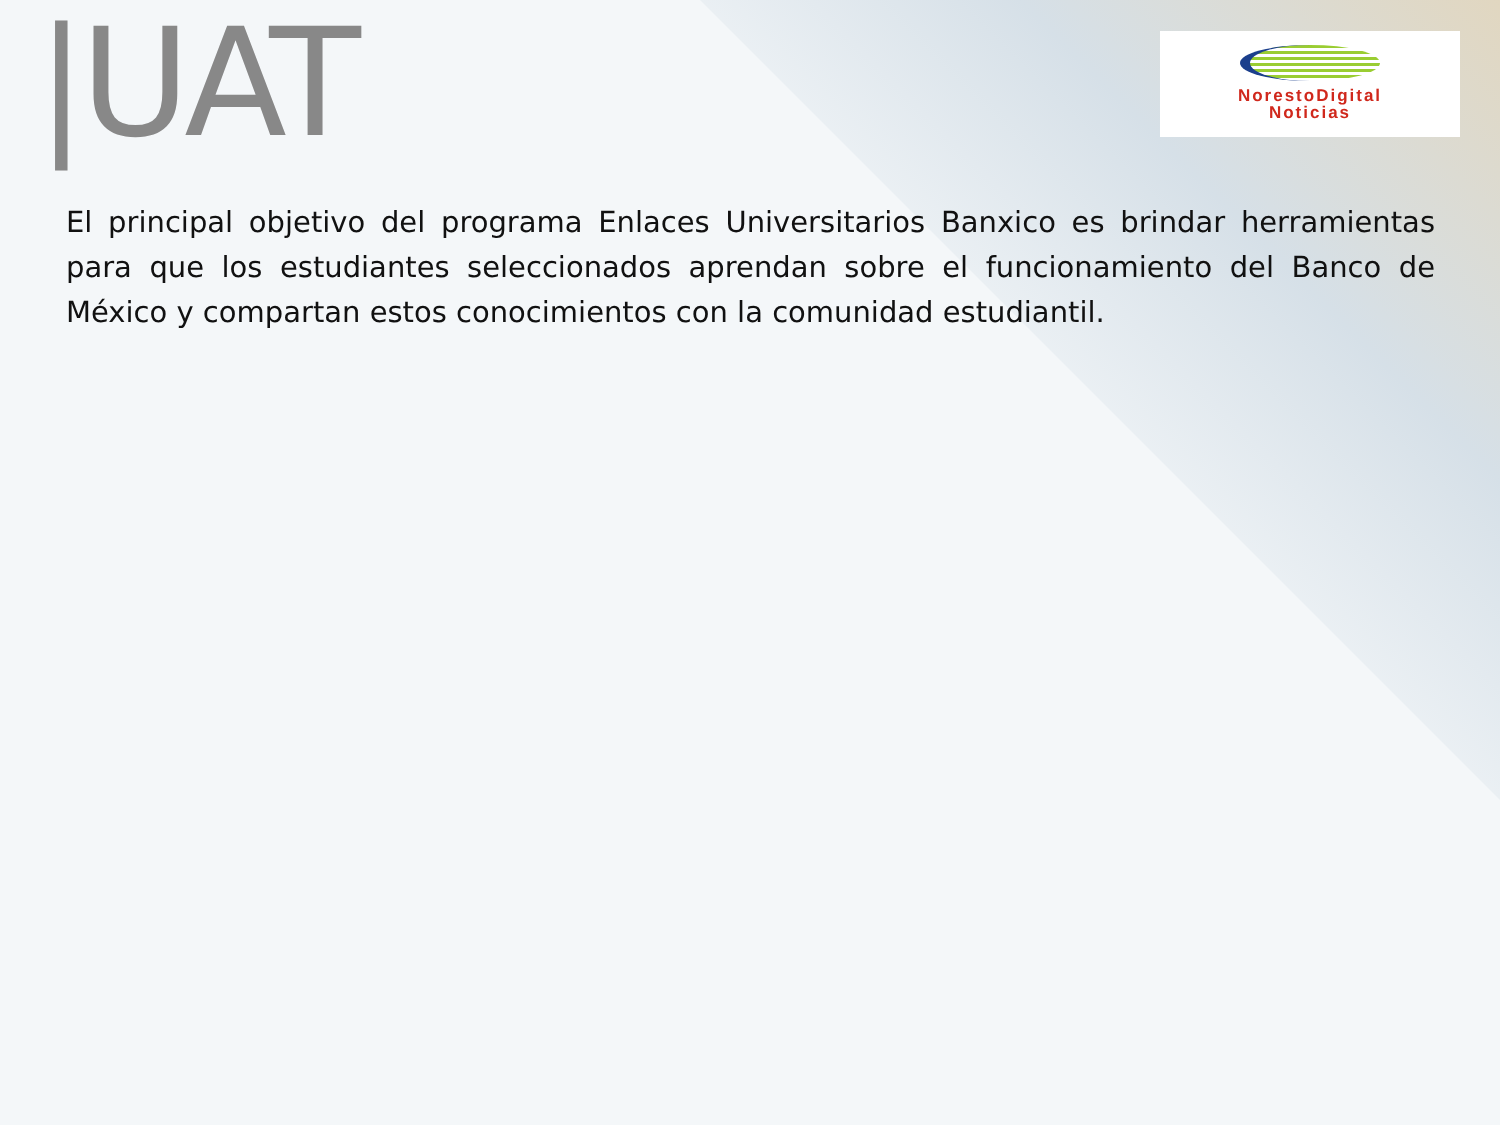|UAT
NorestoDigital
Noticias
El principal objetivo del programa Enlaces Universitarios Banxico es brindar herramientas para que los estudiantes seleccionados aprendan sobre el funcionamiento del Banco de México y compartan estos conocimientos con la comunidad estudiantil.